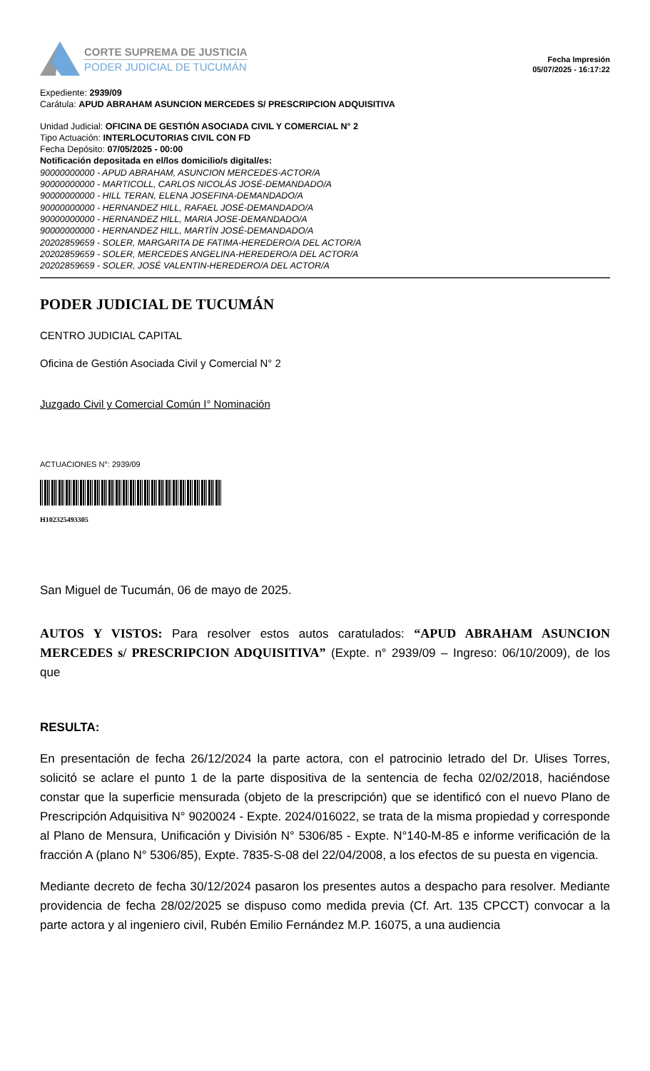CORTE SUPREMA DE JUSTICIA
PODER JUDICIAL DE TUCUMÁN
Fecha Impresión
05/07/2025 - 16:17:22
Expediente: 2939/09
Carátula: APUD ABRAHAM ASUNCION MERCEDES S/ PRESCRIPCION ADQUISITIVA
Unidad Judicial: OFICINA DE GESTIÓN ASOCIADA CIVIL Y COMERCIAL N° 2
Tipo Actuación: INTERLOCUTORIAS CIVIL CON FD
Fecha Depósito: 07/05/2025 - 00:00
Notificación depositada en el/los domicilio/s digital/es:
90000000000 - APUD ABRAHAM, ASUNCION MERCEDES-ACTOR/A
90000000000 - MARTICOLL, CARLOS NICOLÁS JOSÉ-DEMANDADO/A
90000000000 - HILL TERAN, ELENA JOSEFINA-DEMANDADO/A
90000000000 - HERNANDEZ HILL, RAFAEL JOSÉ-DEMANDADO/A
90000000000 - HERNANDEZ HILL, MARIA JOSE-DEMANDADO/A
90000000000 - HERNANDEZ HILL, MARTÍN JOSÉ-DEMANDADO/A
20202859659 - SOLER, MARGARITA DE FATIMA-HEREDERO/A DEL ACTOR/A
20202859659 - SOLER, MERCEDES ANGELINA-HEREDERO/A DEL ACTOR/A
20202859659 - SOLER, JOSÉ VALENTIN-HEREDERO/A DEL ACTOR/A
PODER JUDICIAL DE TUCUMÁN
CENTRO JUDICIAL CAPITAL
Oficina de Gestión Asociada Civil y Comercial N° 2
Juzgado Civil y Comercial Común I° Nominación
ACTUACIONES N°: 2939/09
H102325493305
San Miguel de Tucumán, 06 de mayo de 2025.
AUTOS Y VISTOS: Para resolver estos autos caratulados: “APUD ABRAHAM ASUNCION MERCEDES s/ PRESCRIPCION ADQUISITIVA” (Expte. n° 2939/09 – Ingreso: 06/10/2009), de los que
RESULTA:
En presentación de fecha 26/12/2024 la parte actora, con el patrocinio letrado del Dr. Ulises Torres, solicitó se aclare el punto 1 de la parte dispositiva de la sentencia de fecha 02/02/2018, haciéndose constar que la superficie mensurada (objeto de la prescripción) que se identificó con el nuevo Plano de Prescripción Adquisitiva N° 9020024 - Expte. 2024/016022, se trata de la misma propiedad y corresponde al Plano de Mensura, Unificación y División N° 5306/85 - Expte. N°140-M-85 e informe verificación de la fracción A (plano N° 5306/85), Expte. 7835-S-08 del 22/04/2008, a los efectos de su puesta en vigencia.
Mediante decreto de fecha 30/12/2024 pasaron los presentes autos a despacho para resolver. Mediante providencia de fecha 28/02/2025 se dispuso como medida previa (Cf. Art. 135 CPCCT) convocar a la parte actora y al ingeniero civil, Rubén Emilio Fernández M.P. 16075, a una audiencia